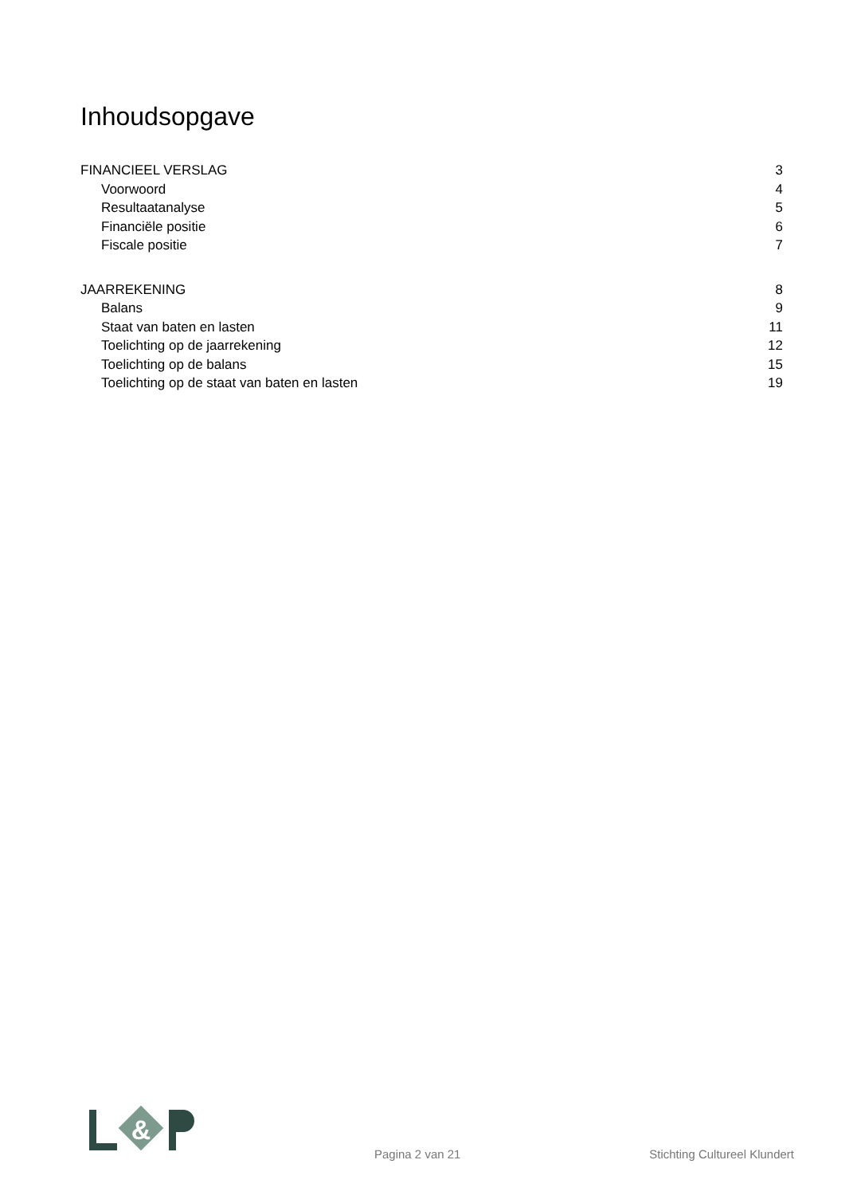Inhoudsopgave
FINANCIEEL VERSLAG 3
Voorwoord 4
Resultaatanalyse 5
Financiële positie 6
Fiscale positie 7
JAARREKENING 8
Balans 9
Staat van baten en lasten 11
Toelichting op de jaarrekening 12
Toelichting op de balans 15
Toelichting op de staat van baten en lasten 19
&
Pagina 2 van 21 Stichting Cultureel Klundert